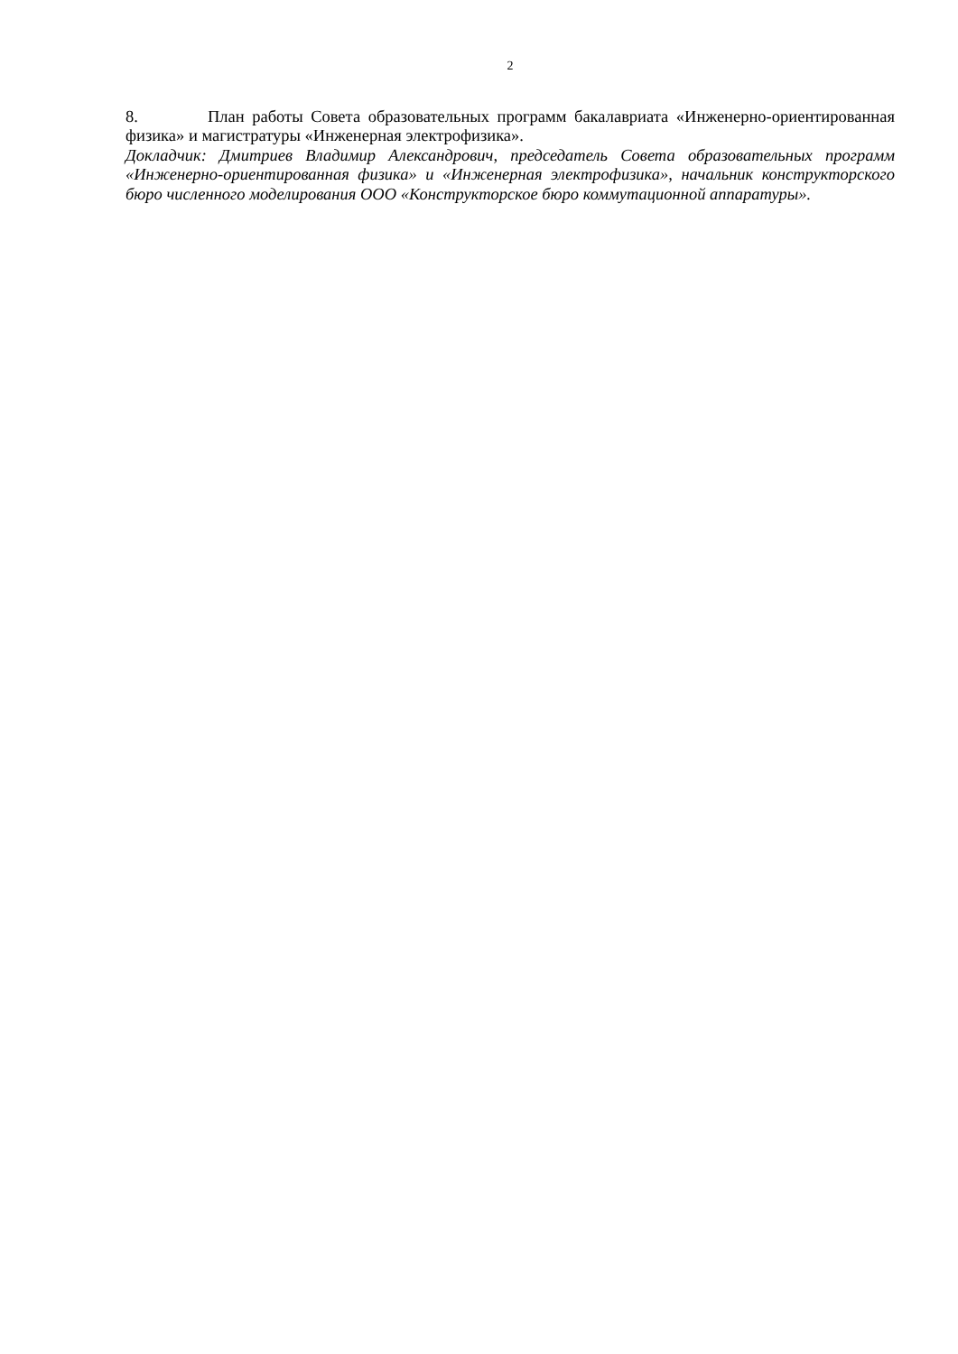2
8. План работы Совета образовательных программ бакалавриата «Инженерно-ориентированная физика» и магистратуры «Инженерная электрофизика».
Докладчик: Дмитриев Владимир Александрович, председатель Совета образовательных программ «Инженерно-ориентированная физика» и «Инженерная электрофизика», начальник конструкторского бюро численного моделирования ООО «Конструкторское бюро коммутационной аппаратуры».